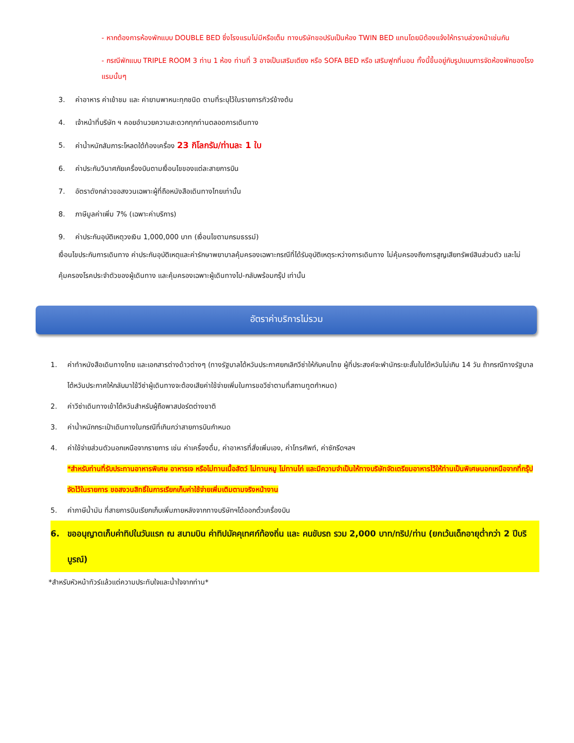- หากต้องการห้องพักแบบ DOUBLE BED ซึ่งโรงแรมไม่มีหรือเต็ม ทางบริษัทขอปรับเป็นห้อง TWIN BED แทนโดยมิต้องแจ้งให้ทราบล่วงหน้าเช่นกัน
- กรณีพักแบบ TRIPLE ROOM 3 ท่าน 1 ห้อง ท่านที่ 3 อาจเป็นเสริมเตียง หรือ SOFA BED หรือ เสริมฟูกที่นอน ทั้งนี้ขึ้นอยู่กับรูปแบบการจัดห้องพักของโรงแรมนั้นๆ
3. ค่าอาหาร ค่าเข้าชม และ ค่ายานพาหนะทุกชนิด ตามที่ระบุไว้ในรายการทัวร์ข้างต้น
4. เจ้าหน้าที่บริษัท ฯ คอยอำนวยความสะดวกทุกท่านตลอดการเดินทาง
5. ค่าน้ำหนักสัมภาระโหลดใต้ท้องเครื่อง 23 กิโลกรัม/ท่านละ 1 ใบ
6. ค่าประกันวินาศภัยเครื่องบินตามเงื่อนไขของแต่ละสายการบิน
7. อัตราดังกล่าวขอสงวนเฉพาะผู้ที่ถือหนังสือเดินทางไทยเท่านั้น
8. ภาษีมูลค่าเพิ่ม 7% (เฉพาะค่าบริการ)
9. ค่าประกันอุบัติเหตุวงเงิน 1,000,000 บาท (เงื่อนไขตามกรมธรรม์)
เงื่อนไขประกันการเดินทาง ค่าประกันอุบัติเหตุและค่ารักษาพยาบาลคุ้มครองเฉพาะกรณีที่ได้รับอุบัติเหตุระหว่างการเดินทาง ไม่คุ้มครองถึงการสูญเสียทรัพย์สินส่วนตัว และไม่คุ้มครองโรคประจำตัวของผู้เดินทาง และคุ้มครองเฉพาะผู้เดินทางไป-กลับพร้อมกรุ๊ป เท่านั้น
อัตราค่าบริการไม่รวม
1. ค่าทำหนังสือเดินทางไทย และเอกสารต่างด้าวต่างๆ (ทางรัฐบาลไต้หวันประกาศยกเลิกวีซ่าให้กับคนไทย ผู้ที่ประสงค์จะพำนักระยะสั้นในไต้หวันไม่เกิน 14 วัน ถ้ากรณีทางรัฐบาลไต้หวันประกาศให้กลับมาใช้วีซ่าผู้เดินทางจะต้องเสียค่าใช้จ่ายเพิ่มในการขอวีซ่าตามที่สถานทูตกำหนด)
2. ค่าวีซ่าเดินทางเข้าไต้หวันสำหรับผู้ถือพาสปอร์ตต่างชาติ
3. ค่าน้ำหนักกระเป๋าเดินทางในกรณีที่เกินกว่าสายการบินกำหนด
4. ค่าใช้จ่ายส่วนตัวนอกเหนือจากรายการ เช่น ค่าเครื่องดื่ม, ค่าอาหารที่สั่งเพิ่มเอง, ค่าโทรศัพท์, ค่าซักรีดฯลฯ
*สำหรับท่านที่รับประทานอาหารพิเศษ อาหารเจ หรือไม่ทานเนื้อสัตว์ ไม่ทานหมู ไม่ทานไก่ และมีความจำเป็นให้ทางบริษัทจัดเตรียมอาหารไว้ให้ท่านเป็นพิเศษนอกเหนือจากที่กรุ๊ปจัดไว้ในรายการ ขอสงวนสิทธิ์ในการเรียกเก็บค่าใช้จ่ายเพิ่มเติมตามจริงหน้างาน
5. ค่าภาษีน้ำมัน ที่สายการบินเรียกเก็บเพิ่มภายหลังจากทางบริษัทฯได้ออกตั๋วเครื่องบิน
6. ขออนุญาตเก็บค่าทิปในวันแรก ณ สนามบิน ค่าทิปมัคคุเทศก์ท้องถิ่น และ คนขับรถ รวม 2,000 บาท/ทริป/ท่าน (ยกเว้นเด็กอายุต่ำกว่า 2 ปีบริบูรณ์)
*สำหรับหัวหน้าทัวร์แล้วแต่ความประทับใจและน้ำใจจากท่าน*